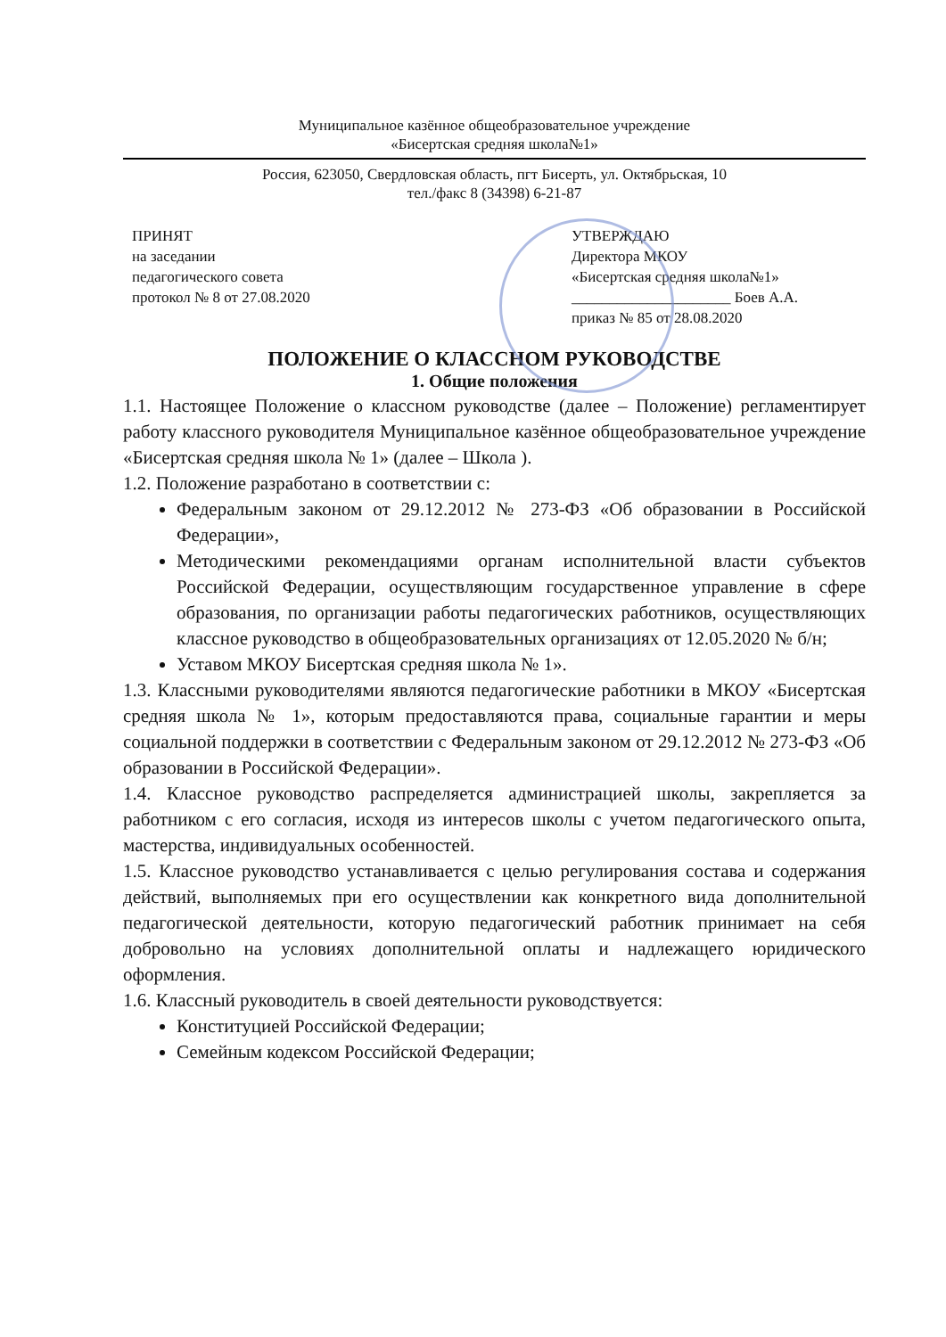Муниципальное казённое общеобразовательное учреждение
«Бисертская средняя школа№1»
Россия, 623050, Свердловская область, пгт Бисерть, ул. Октябрьская, 10
тел./факс 8 (34398) 6-21-87
ПРИНЯТ
на заседании
педагогического совета
протокол № 8 от 27.08.2020
УТВЕРЖДАЮ
Директора МКОУ
«Бисертская средняя школа№1»
_____________________ Боев А.А.
приказ № 85 от 28.08.2020
ПОЛОЖЕНИЕ О КЛАССНОМ РУКОВОДСТВЕ
1. Общие положения
1.1. Настоящее Положение о классном руководстве (далее – Положение) регламентирует работу классного руководителя Муниципальное казённое общеобразовательное учреждение «Бисертская средняя школа № 1» (далее – Школа ).
1.2. Положение разработано в соответствии с:
Федеральным законом от 29.12.2012 № 273-ФЗ «Об образовании в Российской Федерации»,
Методическими рекомендациями органам исполнительной власти субъектов Российской Федерации, осуществляющим государственное управление в сфере образования, по организации работы педагогических работников, осуществляющих классное руководство в общеобразовательных организациях от 12.05.2020 № б/н;
Уставом МКОУ Бисертская средняя школа № 1».
1.3. Классными руководителями являются педагогические работники в МКОУ «Бисертская средняя школа № 1», которым предоставляются права, социальные гарантии и меры социальной поддержки в соответствии с Федеральным законом от 29.12.2012 № 273-ФЗ «Об образовании в Российской Федерации».
1.4. Классное руководство распределяется администрацией школы, закрепляется за работником с его согласия, исходя из интересов школы с учетом педагогического опыта, мастерства, индивидуальных особенностей.
1.5. Классное руководство устанавливается с целью регулирования состава и содержания действий, выполняемых при его осуществлении как конкретного вида дополнительной педагогической деятельности, которую педагогический работник принимает на себя добровольно на условиях дополнительной оплаты и надлежащего юридического оформления.
1.6. Классный руководитель в своей деятельности руководствуется:
Конституцией Российской Федерации;
Семейным кодексом Российской Федерации;